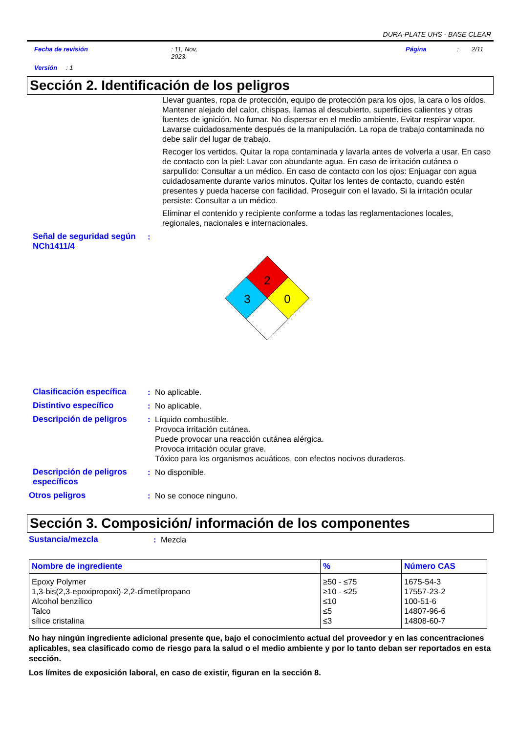DURA-PLATE UHS - BASE CLEAR
Fecha de revisión: 11, Nov,
2023. Página: 2/11
Versión: 1
Sección 2. Identificación de los peligros
Llevar guantes, ropa de protección, equipo de protección para los ojos, la cara o los oídos. Mantener alejado del calor, chispas, llamas al descubierto, superficies calientes y otras fuentes de ignición. No fumar. No dispersar en el medio ambiente. Evitar respirar vapor. Lavarse cuidadosamente después de la manipulación. La ropa de trabajo contaminada no debe salir del lugar de trabajo.
Recoger los vertidos. Quitar la ropa contaminada y lavarla antes de volverla a usar. En caso de contacto con la piel: Lavar con abundante agua. En caso de irritación cutánea o sarpullido: Consultar a un médico. En caso de contacto con los ojos: Enjuagar con agua cuidadosamente durante varios minutos. Quitar los lentes de contacto, cuando estén presentes y pueda hacerse con facilidad. Proseguir con el lavado. Si la irritación ocular persiste: Consultar a un médico.
Eliminar el contenido y recipiente conforme a todas las reglamentaciones locales, regionales, nacionales e internacionales.
Señal de seguridad según NCh1411/4:
2
3
0
Clasificación específica: No aplicable.
Distintivo específico: No aplicable.
Descripción de peligros: Líquido combustible.
Provoca irritación cutánea.
Puede provocar una reacción cutánea alérgica.
Provoca irritación ocular grave.
Tóxico para los organismos acuáticos, con efectos nocivos duraderos.
Descripción de peligros específicos: No disponible.
Otros peligros: No se conoce ninguno.
Sección 3. Composición/ información de los componentes
Sustancia/mezcla: Mezcla
| Nombre de ingrediente | % | Número CAS |
| --- | --- | --- |
| Epoxy Polymer 1,3-bis(2,3-epoxipropoxi)-2,2-dimetilpropano Alcohol benzílico Talco sílice cristalina | ≥50 - ≤75 ≥10 - ≤25 ≤10 ≤5 ≤3 | 1675-54-3 17557-23-2 100-51-6 14807-96-6 14808-60-7 |
No hay ningún ingrediente adicional presente que, bajo el conocimiento actual del proveedor y en las concentraciones aplicables, sea clasificado como de riesgo para la salud o el medio ambiente y por lo tanto deban ser reportados en esta sección.
Los límites de exposición laboral, en caso de existir, figuran en la sección 8.